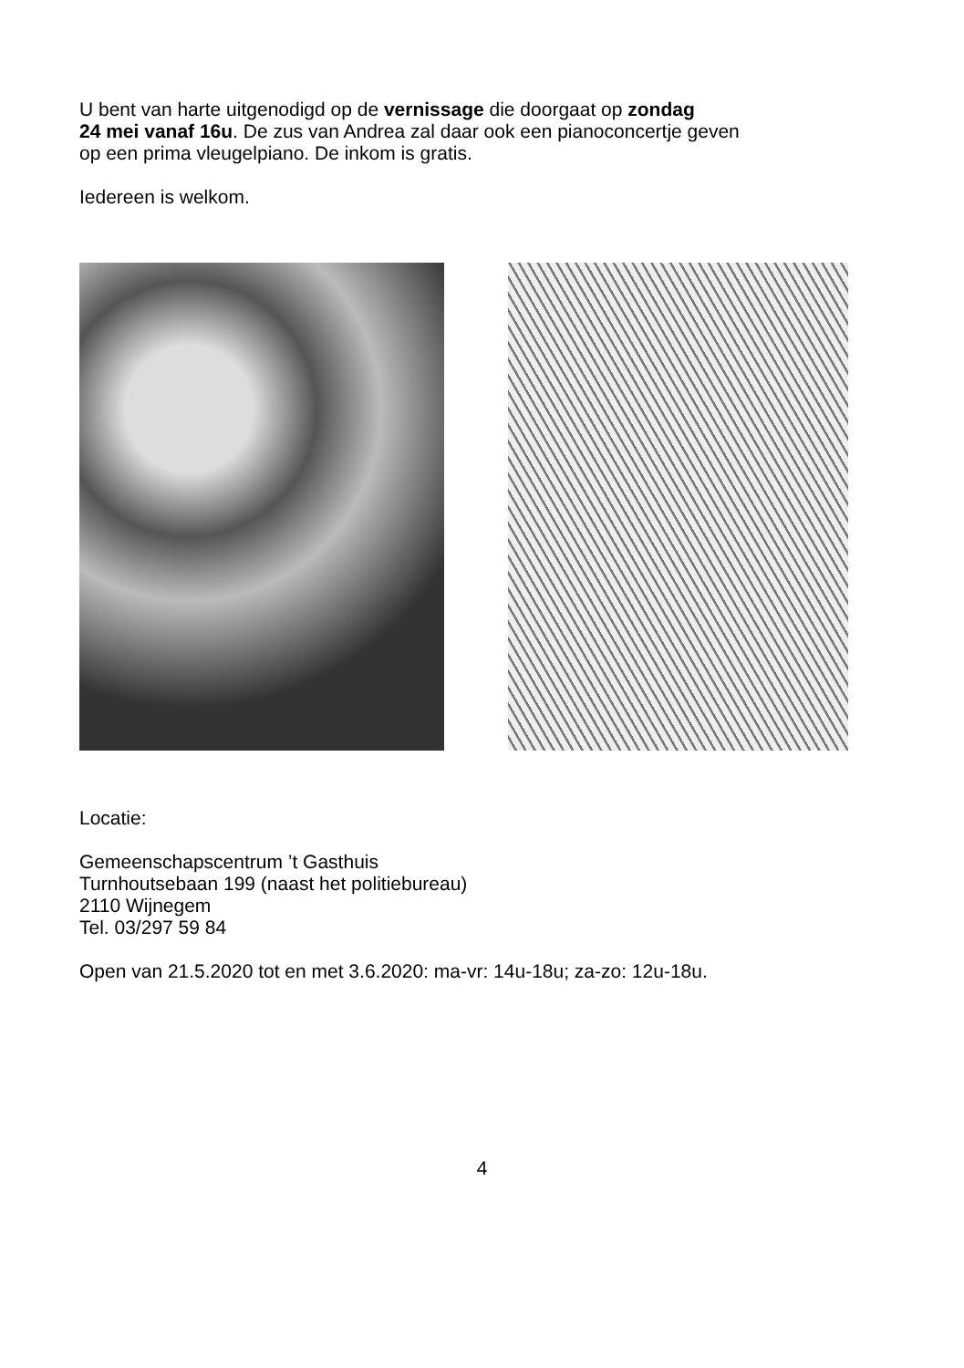U bent van harte uitgenodigd op de vernissage die doorgaat op zondag
24 mei vanaf 16u. De zus van Andrea zal daar ook een pianoconcertje geven
op een prima vleugelpiano. De inkom is gratis.
Iedereen is welkom.
Locatie:
Gemeenschapscentrum ’t Gasthuis
Turnhoutsebaan 199 (naast het politiebureau)
2110 Wijnegem
Tel. 03/297 59 84
Open van 21.5.2020 tot en met 3.6.2020: ma-vr: 14u-18u; za-zo: 12u-18u.
4